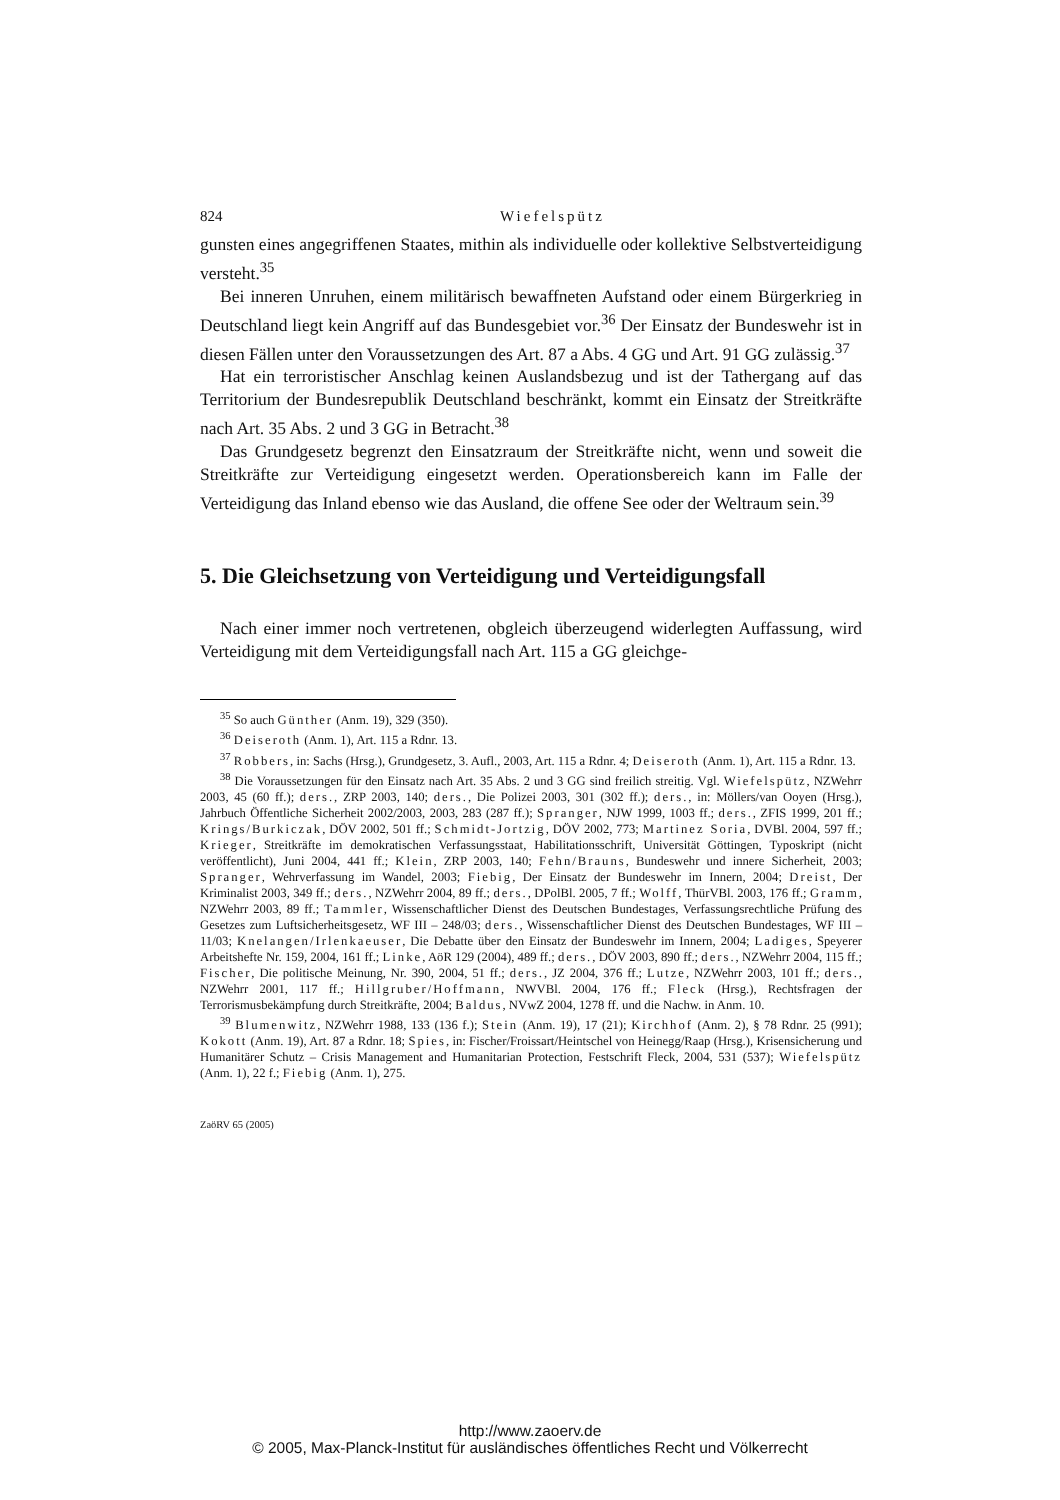824 Wiefelspütz
gunsten eines angegriffenen Staates, mithin als individuelle oder kollektive Selbstverteidigung versteht.<sup>35</sup>
Bei inneren Unruhen, einem militärisch bewaffneten Aufstand oder einem Bürgerkrieg in Deutschland liegt kein Angriff auf das Bundesgebiet vor.<sup>36</sup> Der Einsatz der Bundeswehr ist in diesen Fällen unter den Voraussetzungen des Art. 87 a Abs. 4 GG und Art. 91 GG zulässig.<sup>37</sup>
Hat ein terroristischer Anschlag keinen Auslandsbezug und ist der Tathergang auf das Territorium der Bundesrepublik Deutschland beschränkt, kommt ein Einsatz der Streitkräfte nach Art. 35 Abs. 2 und 3 GG in Betracht.<sup>38</sup>
Das Grundgesetz begrenzt den Einsatzraum der Streitkräfte nicht, wenn und soweit die Streitkräfte zur Verteidigung eingesetzt werden. Operationsbereich kann im Falle der Verteidigung das Inland ebenso wie das Ausland, die offene See oder der Weltraum sein.<sup>39</sup>
5. Die Gleichsetzung von Verteidigung und Verteidigungsfall
Nach einer immer noch vertretenen, obgleich überzeugend widerlegten Auffassung, wird Verteidigung mit dem Verteidigungsfall nach Art. 115 a GG gleichge-
<sup>35</sup> So auch Günther (Anm. 19), 329 (350).
<sup>36</sup> Deiseroth (Anm. 1), Art. 115 a Rdnr. 13.
<sup>37</sup> Robbers, in: Sachs (Hrsg.), Grundgesetz, 3. Aufl., 2003, Art. 115 a Rdnr. 4; Deiseroth (Anm. 1), Art. 115 a Rdnr. 13.
<sup>38</sup> Die Voraussetzungen für den Einsatz nach Art. 35 Abs. 2 und 3 GG sind freilich streitig. Vgl. Wiefelspütz, NZWehrr 2003, 45 (60 ff.); ders., ZRP 2003, 140; ders., Die Polizei 2003, 301 (302 ff.); ders., in: Möllers/van Ooyen (Hrsg.), Jahrbuch Öffentliche Sicherheit 2002/2003, 2003, 283 (287 ff.); Spranger, NJW 1999, 1003 ff.; ders., ZFIS 1999, 201 ff.; Krings/Burkiczak, DÖV 2002, 501 ff.; Schmidt-Jortzig, DÖV 2002, 773; Martinez Soria, DVBl. 2004, 597 ff.; Krieger, Streitkräfte im demokratischen Verfassungsstaat, Habilitationsschrift, Universität Göttingen, Typoskript (nicht veröffentlicht), Juni 2004, 441 ff.; Klein, ZRP 2003, 140; Fehn/Brauns, Bundeswehr und innere Sicherheit, 2003; Spranger, Wehrverfassung im Wandel, 2003; Fiebig, Der Einsatz der Bundeswehr im Innern, 2004; Dreist, Der Kriminalist 2003, 349 ff.; ders., NZWehrr 2004, 89 ff.; ders., DPolBl. 2005, 7 ff.; Wolff, ThürVBl. 2003, 176 ff.; Gramm, NZWehrr 2003, 89 ff.; Tammler, Wissenschaftlicher Dienst des Deutschen Bundestages, Verfassungsrechtliche Prüfung des Gesetzes zum Luftsicherheitsgesetz, WF III – 248/03; ders., Wissenschaftlicher Dienst des Deutschen Bundestages, WF III – 11/03; Knelangen/Irlenkaeuser, Die Debatte über den Einsatz der Bundeswehr im Innern, 2004; Ladiges, Speyerer Arbeitshefte Nr. 159, 2004, 161 ff.; Linke, AöR 129 (2004), 489 ff.; ders., DÖV 2003, 890 ff.; ders., NZWehrr 2004, 115 ff.; Fischer, Die politische Meinung, Nr. 390, 2004, 51 ff.; ders., JZ 2004, 376 ff.; Lutze, NZWehrr 2003, 101 ff.; ders., NZWehrr 2001, 117 ff.; Hillgruber/Hoffmann, NWVBl. 2004, 176 ff.; Fleck (Hrsg.), Rechtsfragen der Terrorismusbekämpfung durch Streitkräfte, 2004; Baldus, NVwZ 2004, 1278 ff. und die Nachw. in Anm. 10.
<sup>39</sup> Blumenwitz, NZWehrr 1988, 133 (136 f.); Stein (Anm. 19), 17 (21); Kirchhof (Anm. 2), § 78 Rdnr. 25 (991); Kokott (Anm. 19), Art. 87 a Rdnr. 18; Spies, in: Fischer/Froissart/Heintschel von Heinegg/Raap (Hrsg.), Krisensicherung und Humanitärer Schutz – Crisis Management and Humanitarian Protection, Festschrift Fleck, 2004, 531 (537); Wiefelspütz (Anm. 1), 22 f.; Fiebig (Anm. 1), 275.
ZaöRV 65 (2005)
http://www.zaoerv.de
© 2005, Max-Planck-Institut für ausländisches öffentliches Recht und Völkerrecht